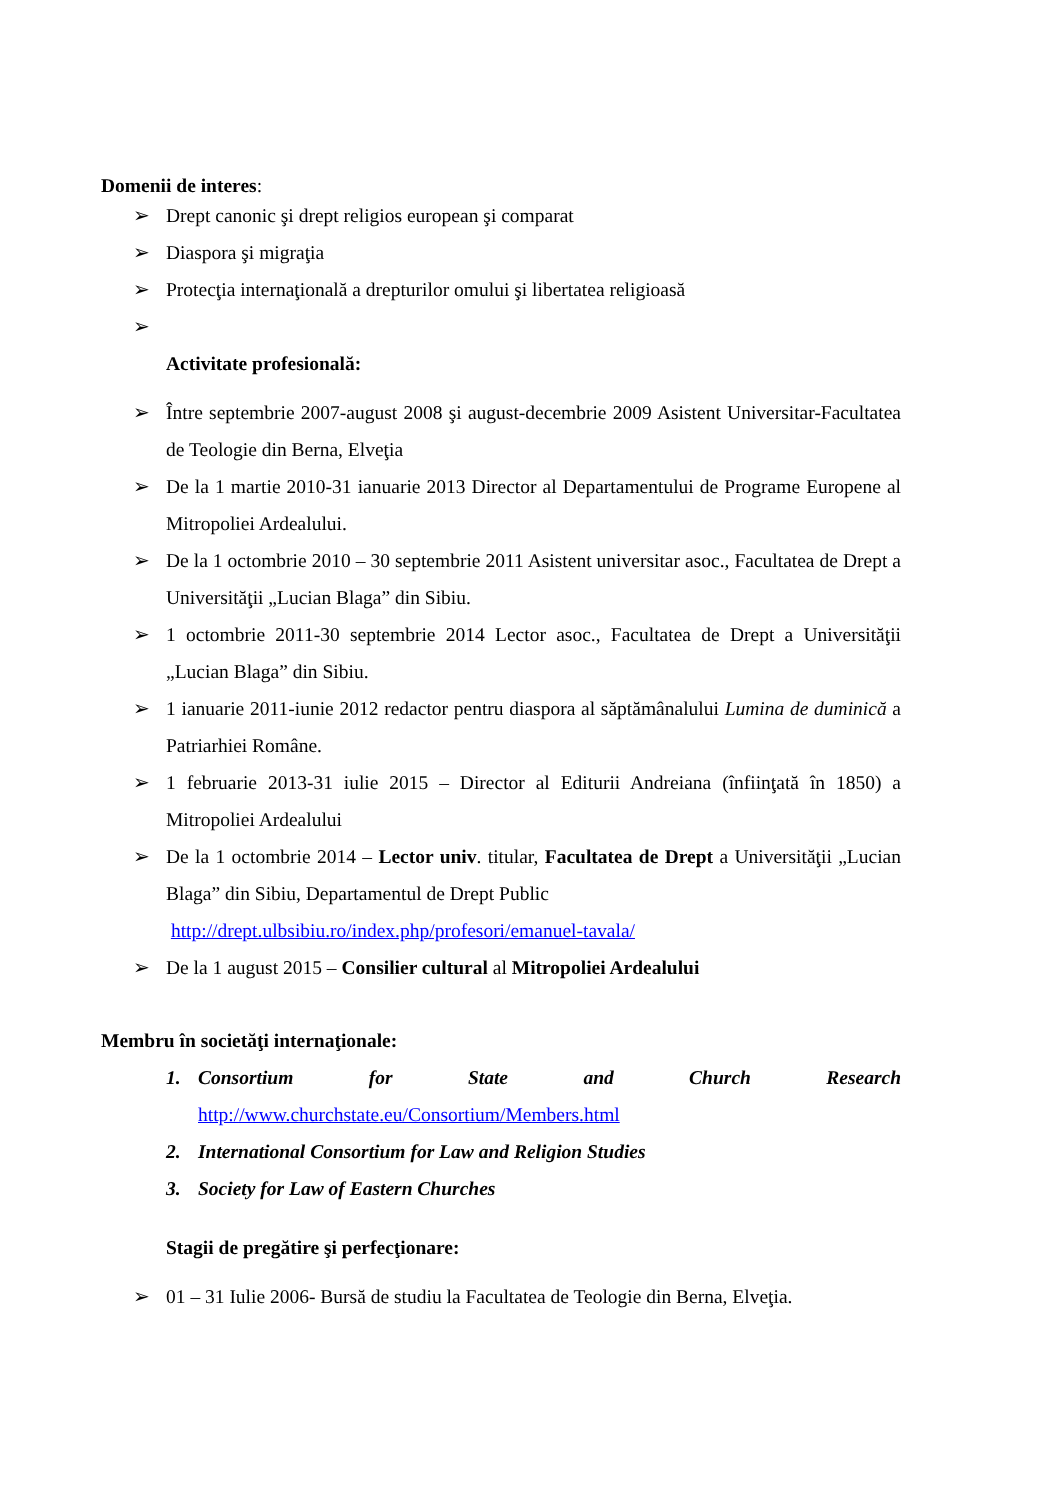Domenii de interes:
➢ Drept canonic şi drept religios european şi comparat
➢ Diaspora şi migraţia
➢ Protecţia internaţională a drepturilor omului şi libertatea religioasă
➢
Activitate profesională:
➢ Între septembrie 2007-august 2008 şi august-decembrie 2009 Asistent Universitar-Facultatea de Teologie din Berna, Elveţia
➢ De la 1 martie 2010-31 ianuarie 2013 Director al Departamentului de Programe Europene al Mitropoliei Ardealului.
➢ De la 1 octombrie 2010 – 30 septembrie 2011 Asistent universitar asoc., Facultatea de Drept a Universităţii „Lucian Blaga” din Sibiu.
➢ 1 octombrie 2011-30 septembrie 2014 Lector asoc., Facultatea de Drept a Universităţii „Lucian Blaga” din Sibiu.
➢ 1 ianuarie 2011-iunie 2012 redactor pentru diaspora al săptămânalului Lumina de duminică a Patriarhiei Române.
➢ 1 februarie 2013-31 iulie 2015 – Director al Editurii Andreiana (înfiinţată în 1850) a Mitropoliei Ardealului
➢ De la 1 octombrie 2014 – Lector univ. titular, Facultatea de Drept a Universităţii „Lucian Blaga” din Sibiu, Departamentul de Drept Public
http://drept.ulbsibiu.ro/index.php/profesori/emanuel-tavala/
➢ De la 1 august 2015 – Consilier cultural al Mitropoliei Ardealului
Membru în societăţi internaţionale:
1. Consortium for State and Church Research
http://www.churchstate.eu/Consortium/Members.html
2. International Consortium for Law and Religion Studies
3. Society for Law of Eastern Churches
Stagii de pregătire şi perfecţionare:
➢ 01 – 31 Iulie 2006- Bursă de studiu la Facultatea de Teologie din Berna, Elveţia.